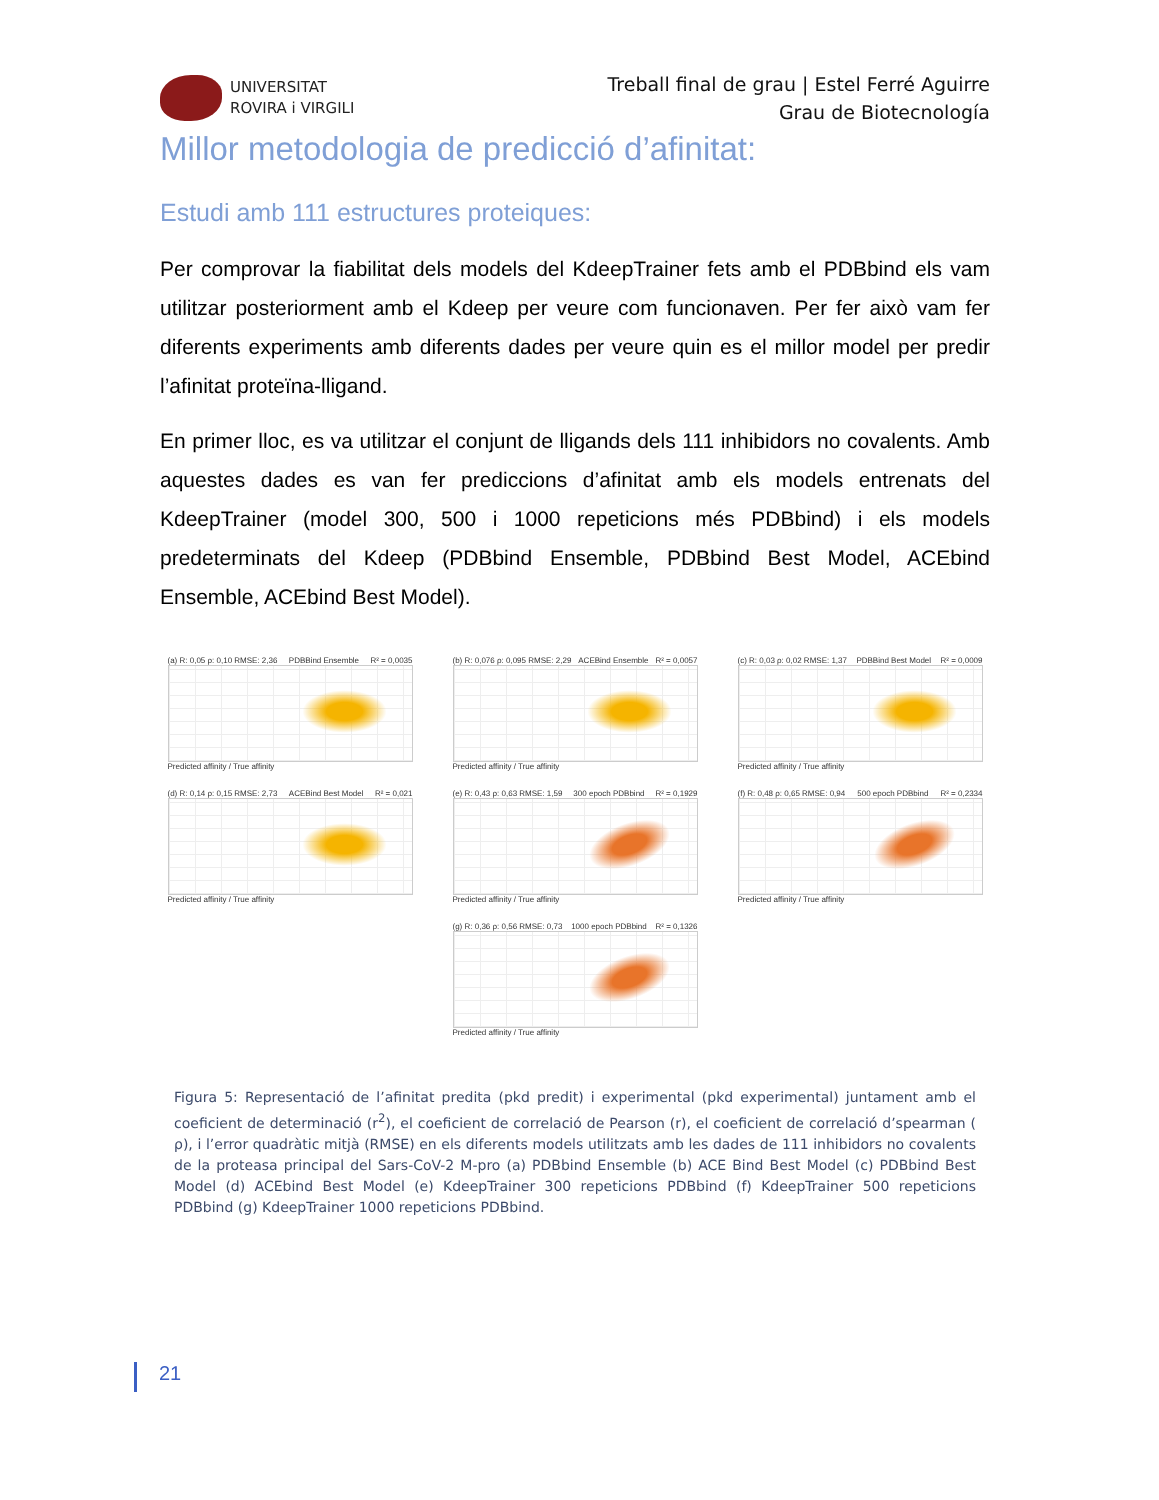UNIVERSITAT
ROVIRA i VIRGILI
Treball final de grau | Estel Ferré Aguirre
Grau de Biotecnología
Millor metodologia de predicció d’afinitat:
Estudi amb 111 estructures proteiques:
Per comprovar la fiabilitat dels models del KdeepTrainer fets amb el PDBbind els vam utilitzar posteriorment amb el Kdeep per veure com funcionaven. Per fer això vam fer diferents experiments amb diferents dades per veure quin es el millor model per predir l’afinitat proteïna-lligand.
En primer lloc, es va utilitzar el conjunt de lligands dels 111 inhibidors no covalents. Amb aquestes dades es van fer prediccions d’afinitat amb els models entrenats del KdeepTrainer (model 300, 500 i 1000 repeticions més PDBbind) i els models predeterminats del Kdeep (PDBbind Ensemble, PDBbind Best Model, ACEbind Ensemble, ACEbind Best Model).
(a) R: 0,05 ρ: 0,10 RMSE: 2,36 PDBBind Ensemble R² = 0,0035
Predicted affinity / True affinity
(b) R: 0,076 ρ: 0,095 RMSE: 2,29 ACEBind Ensemble R² = 0,0057
Predicted affinity / True affinity
(c) R: 0,03 ρ: 0,02 RMSE: 1,37 PDBBind Best Model R² = 0,0009
Predicted affinity / True affinity
(d) R: 0,14 ρ: 0,15 RMSE: 2,73 ACEBind Best Model R² = 0,021
Predicted affinity / True affinity
(e) R: 0,43 ρ: 0,63 RMSE: 1,59 300 epoch PDBbind R² = 0,1929
Predicted affinity / True affinity
(f) R: 0,48 ρ: 0,65 RMSE: 0,94 500 epoch PDBbind R² = 0,2334
Predicted affinity / True affinity
(g) R: 0,36 ρ: 0,56 RMSE: 0,73 1000 epoch PDBbind R² = 0,1326
Predicted affinity / True affinity
Figura 5: Representació de l’afinitat predita (pkd predit) i experimental (pkd experimental) juntament amb el coeficient de determinació (r<sup>2</sup>), el coeficient de correlació de Pearson (r), el coeficient de correlació d’spearman ( ρ), i l’error quadràtic mitjà (RMSE) en els diferents models utilitzats amb les dades de 111 inhibidors no covalents de la proteasa principal del Sars-CoV-2 M-pro (a) PDBbind Ensemble (b) ACE Bind Best Model (c) PDBbind Best Model (d) ACEbind Best Model (e) KdeepTrainer 300 repeticions PDBbind (f) KdeepTrainer 500 repeticions PDBbind (g) KdeepTrainer 1000 repeticions PDBbind.
21